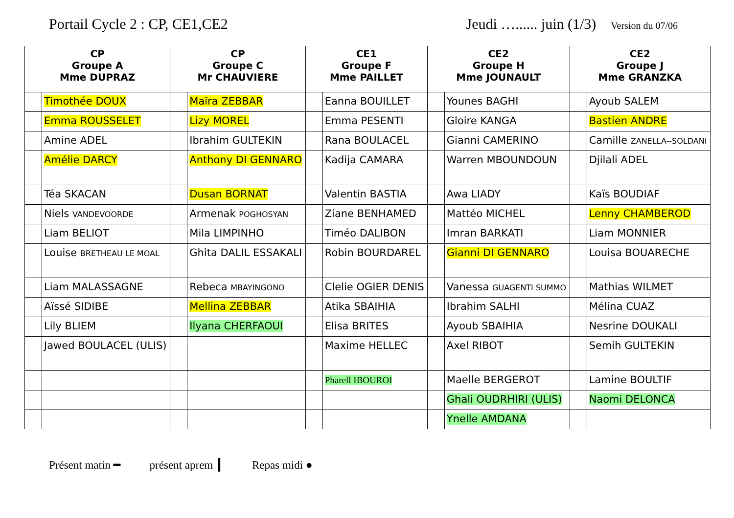Portail Cycle 2 : CP, CE1,CE2 Jeudi …...... juin (1/3)
Version du 07/06
| CP Groupe A Mme DUPRAZ | | CP Groupe C Mr CHAUVIERE | | CE1 Groupe F Mme PAILLET | | CE2 Groupe H Mme JOUNAULT | | CE2 Groupe J Mme GRANZKA | |
| --- | --- | --- | --- | --- | --- | --- | --- | --- | --- |
| | Timothée DOUX | | Maïra ZEBBAR | | Eanna BOUILLET | | Younes BAGHI | | Ayoub SALEM |
| | Emma ROUSSELET | | Lizy MOREL | | Emma PESENTI | | Gloire KANGA | | Bastien ANDRE |
| | Amine ADEL | | Ibrahim GULTEKIN | | Rana BOULACEL | | Gianni CAMERINO | | Camille ZANELLA--SOLDANI |
| | Amélie DARCY | | Anthony DI GENNARO | | Kadija CAMARA | | Warren MBOUNDOUN | | Djilali ADEL |
| | Téa SKACAN | | Dusan BORNAT | | Valentin BASTIA | | Awa LIADY | | Kaïs BOUDIAF |
| | Niels VANDEVOORDE | | Armenak POGHOSYAN | | Ziane BENHAMED | | Mattéo MICHEL | | Lenny CHAMBEROD |
| | Liam BELIOT | | Mila LIMPINHO | | Timéo DALIBON | | Imran BARKATI | | Liam MONNIER |
| | Louise BRETHEAU LE MOAL | | Ghita DALIL ESSAKALI | | Robin BOURDAREL | | Gianni DI GENNARO | | Louisa BOUARECHE |
| | Liam MALASSAGNE | | Rebeca MBAYINGONO | | Clelie OGIER DENIS | | Vanessa GUAGENTI SUMMO | | Mathias WILMET |
| | Aïssé SIDIBE | | Mellina ZEBBAR | | Atika SBAIHIA | | Ibrahim SALHI | | Mélina CUAZ |
| | Lily BLIEM | | Ilyana CHERFAOUI | | Elisa BRITES | | Ayoub SBAIHIA | | Nesrine DOUKALI |
| | Jawed BOULACEL (ULIS) | | | | Maxime HELLEC | | Axel RIBOT | | Semih GULTEKIN |
| | | | | | Pharell IBOUROI | | Maelle BERGEROT | | Lamine BOULTIF |
| | | | | | | | Ghali OUDRHIRI (ULIS) | | Naomi DELONCA |
| | | | | | | | Ynelle AMDANA | | |
Présent matin ━ présent aprem ┃ Repas midi ●